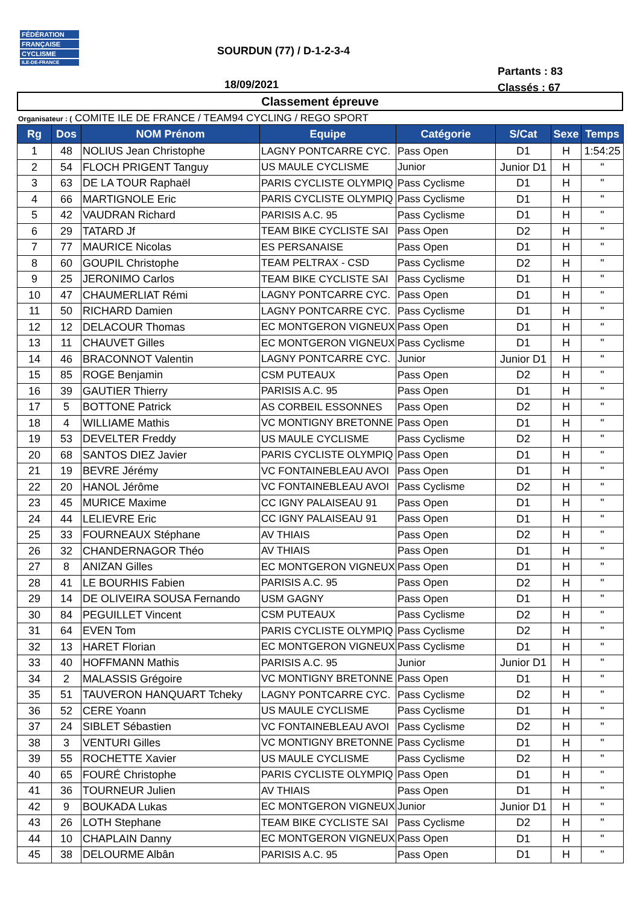FÉDÉRATION
FRANÇAISE
CYCLISME
ILE-DE-FRANCE
SOURDUN (77) / D-1-2-3-4
Partants : 83
Classés : 67
18/09/2021
Classement épreuve
Organisateur : ( COMITE ILE DE FRANCE / TEAM94 CYCLING / REGO SPORT
| Rg | Dos | NOM Prénom | Equipe | Catégorie | S/Cat | Sexe | Temps |
| --- | --- | --- | --- | --- | --- | --- | --- |
| 1 | 48 | NOLIUS Jean Christophe | LAGNY PONTCARRE CYC. | Pass Open | D1 | H | 1:54:25 |
| 2 | 54 | FLOCH PRIGENT Tanguy | US MAULE CYCLISME | Junior | Junior D1 | H | " |
| 3 | 63 | DE LA TOUR Raphaël | PARIS CYCLISTE OLYMPIQ | Pass Cyclisme | D1 | H | " |
| 4 | 66 | MARTIGNOLE Eric | PARIS CYCLISTE OLYMPIQ | Pass Cyclisme | D1 | H | " |
| 5 | 42 | VAUDRAN Richard | PARISIS A.C. 95 | Pass Cyclisme | D1 | H | " |
| 6 | 29 | TATARD Jf | TEAM BIKE CYCLISTE SAI | Pass Open | D2 | H | " |
| 7 | 77 | MAURICE Nicolas | ES PERSANAISE | Pass Open | D1 | H | " |
| 8 | 60 | GOUPIL Christophe | TEAM PELTRAX - CSD | Pass Cyclisme | D2 | H | " |
| 9 | 25 | JERONIMO Carlos | TEAM BIKE CYCLISTE SAI | Pass Cyclisme | D1 | H | " |
| 10 | 47 | CHAUMERLIAT Rémi | LAGNY PONTCARRE CYC. | Pass Open | D1 | H | " |
| 11 | 50 | RICHARD Damien | LAGNY PONTCARRE CYC. | Pass Cyclisme | D1 | H | " |
| 12 | 12 | DELACOUR Thomas | EC MONTGERON VIGNEUX | Pass Open | D1 | H | " |
| 13 | 11 | CHAUVET Gilles | EC MONTGERON VIGNEUX | Pass Cyclisme | D1 | H | " |
| 14 | 46 | BRACONNOT Valentin | LAGNY PONTCARRE CYC. | Junior | Junior D1 | H | " |
| 15 | 85 | ROGE Benjamin | CSM PUTEAUX | Pass Open | D2 | H | " |
| 16 | 39 | GAUTIER Thierry | PARISIS A.C. 95 | Pass Open | D1 | H | " |
| 17 | 5 | BOTTONE Patrick | AS CORBEIL ESSONNES | Pass Open | D2 | H | " |
| 18 | 4 | WILLIAME Mathis | VC MONTIGNY BRETONNE | Pass Open | D1 | H | " |
| 19 | 53 | DEVELTER Freddy | US MAULE CYCLISME | Pass Cyclisme | D2 | H | " |
| 20 | 68 | SANTOS DIEZ Javier | PARIS CYCLISTE OLYMPIQ | Pass Open | D1 | H | " |
| 21 | 19 | BEVRE Jérémy | VC FONTAINEBLEAU AVOI | Pass Open | D1 | H | " |
| 22 | 20 | HANOL Jérôme | VC FONTAINEBLEAU AVOI | Pass Cyclisme | D2 | H | " |
| 23 | 45 | MURICE Maxime | CC IGNY PALAISEAU 91 | Pass Open | D1 | H | " |
| 24 | 44 | LELIEVRE Eric | CC IGNY PALAISEAU 91 | Pass Open | D1 | H | " |
| 25 | 33 | FOURNEAUX Stéphane | AV THIAIS | Pass Open | D2 | H | " |
| 26 | 32 | CHANDERNAGOR Théo | AV THIAIS | Pass Open | D1 | H | " |
| 27 | 8 | ANIZAN Gilles | EC MONTGERON VIGNEUX | Pass Open | D1 | H | " |
| 28 | 41 | LE BOURHIS Fabien | PARISIS A.C. 95 | Pass Open | D2 | H | " |
| 29 | 14 | DE OLIVEIRA SOUSA Fernando | USM GAGNY | Pass Open | D1 | H | " |
| 30 | 84 | PEGUILLET Vincent | CSM PUTEAUX | Pass Cyclisme | D2 | H | " |
| 31 | 64 | EVEN Tom | PARIS CYCLISTE OLYMPIQ | Pass Cyclisme | D2 | H | " |
| 32 | 13 | HARET Florian | EC MONTGERON VIGNEUX | Pass Cyclisme | D1 | H | " |
| 33 | 40 | HOFFMANN Mathis | PARISIS A.C. 95 | Junior | Junior D1 | H | " |
| 34 | 2 | MALASSIS Grégoire | VC MONTIGNY BRETONNE | Pass Open | D1 | H | " |
| 35 | 51 | TAUVERON HANQUART Tcheky | LAGNY PONTCARRE CYC. | Pass Cyclisme | D2 | H | " |
| 36 | 52 | CERE Yoann | US MAULE CYCLISME | Pass Cyclisme | D1 | H | " |
| 37 | 24 | SIBLET Sébastien | VC FONTAINEBLEAU AVOI | Pass Cyclisme | D2 | H | " |
| 38 | 3 | VENTURI Gilles | VC MONTIGNY BRETONNE | Pass Cyclisme | D1 | H | " |
| 39 | 55 | ROCHETTE Xavier | US MAULE CYCLISME | Pass Cyclisme | D2 | H | " |
| 40 | 65 | FOURÉ Christophe | PARIS CYCLISTE OLYMPIQ | Pass Open | D1 | H | " |
| 41 | 36 | TOURNEUR Julien | AV THIAIS | Pass Open | D1 | H | " |
| 42 | 9 | BOUKADA Lukas | EC MONTGERON VIGNEUX | Junior | Junior D1 | H | " |
| 43 | 26 | LOTH Stephane | TEAM BIKE CYCLISTE SAI | Pass Cyclisme | D2 | H | " |
| 44 | 10 | CHAPLAIN Danny | EC MONTGERON VIGNEUX | Pass Open | D1 | H | " |
| 45 | 38 | DELOURME Albân | PARISIS A.C. 95 | Pass Open | D1 | H | " |